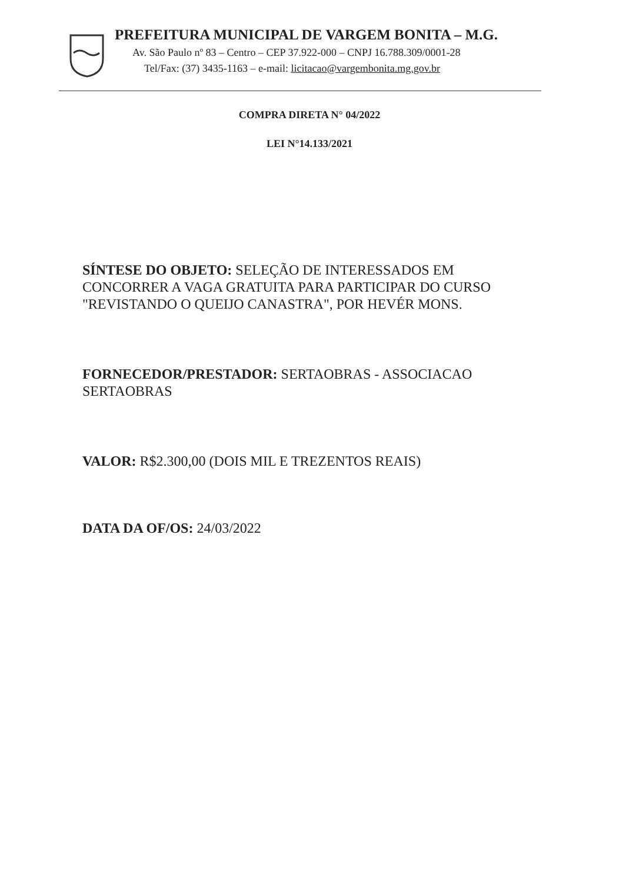PREFEITURA MUNICIPAL DE VARGEM BONITA – M.G.
Av. São Paulo nº 83 – Centro – CEP 37.922-000 – CNPJ 16.788.309/0001-28
Tel/Fax: (37) 3435-1163 – e-mail: licitacao@vargembonita.mg.gov.br
COMPRA DIRETA N° 04/2022
LEI N°14.133/2021
SÍNTESE DO OBJETO: SELEÇÃO DE INTERESSADOS EM CONCORRER A VAGA GRATUITA PARA PARTICIPAR DO CURSO "REVISTANDO O QUEIJO CANASTRA", POR HEVÉR MONS.
FORNECEDOR/PRESTADOR: SERTAOBRAS - ASSOCIACAO SERTAOBRAS
VALOR: R$2.300,00 (DOIS MIL E TREZENTOS REAIS)
DATA DA OF/OS: 24/03/2022